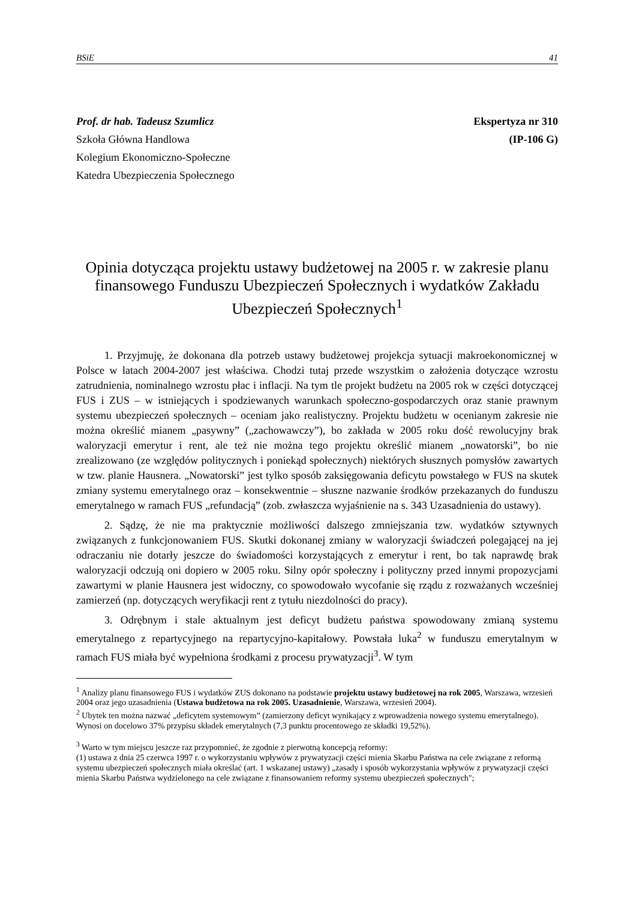BSiE 41
Prof. dr hab. Tadeusz Szumlicz
Szkoła Główna Handlowa
Kolegium Ekonomiczno-Społeczne
Katedra Ubezpieczenia Społecznego
Ekspertyza nr 310
(IP-106 G)
Opinia dotycząca projektu ustawy budżetowej na 2005 r. w zakresie planu finansowego Funduszu Ubezpieczeń Społecznych i wydatków Zakładu Ubezpieczeń Społecznych<sup>1</sup>
1. Przyjmuję, że dokonana dla potrzeb ustawy budżetowej projekcja sytuacji makroekonomicznej w Polsce w latach 2004-2007 jest właściwa. Chodzi tutaj przede wszystkim o założenia dotyczące wzrostu zatrudnienia, nominalnego wzrostu płac i inflacji. Na tym tle projekt budżetu na 2005 rok w części dotyczącej FUS i ZUS – w istniejących i spodziewanych warunkach społeczno-gospodarczych oraz stanie prawnym systemu ubezpieczeń społecznych – oceniam jako realistyczny. Projektu budżetu w ocenianym zakresie nie można określić mianem „pasywny” („zachowawczy”), bo zakłada w 2005 roku dość rewolucyjny brak waloryzacji emerytur i rent, ale też nie można tego projektu określić mianem „nowatorski”, bo nie zrealizowano (ze względów politycznych i poniekąd społecznych) niektórych słusznych pomysłów zawartych w tzw. planie Hausnera. „Nowatorski” jest tylko sposób zaksięgowania deficytu powstałego w FUS na skutek zmiany systemu emerytalnego oraz – konsekwentnie – słuszne nazwanie środków przekazanych do funduszu emerytalnego w ramach FUS „refundacją” (zob. zwłaszcza wyjaśnienie na s. 343 Uzasadnienia do ustawy).
2. Sądzę, że nie ma praktycznie możliwości dalszego zmniejszania tzw. wydatków sztywnych związanych z funkcjonowaniem FUS. Skutki dokonanej zmiany w waloryzacji świadczeń polegającej na jej odraczaniu nie dotarły jeszcze do świadomości korzystających z emerytur i rent, bo tak naprawdę brak waloryzacji odczują oni dopiero w 2005 roku. Silny opór społeczny i polityczny przed innymi propozycjami zawartymi w planie Hausnera jest widoczny, co spowodowało wycofanie się rządu z rozważanych wcześniej zamierzeń (np. dotyczących weryfikacji rent z tytułu niezdolności do pracy).
3. Odrębnym i stale aktualnym jest deficyt budżetu państwa spowodowany zmianą systemu emerytalnego z repartycyjnego na repartycyjno-kapitałowy. Powstała luka<sup>2</sup> w funduszu emerytalnym w ramach FUS miała być wypełniona środkami z procesu prywatyzacji<sup>3</sup>. W tym
<sup>1</sup> Analizy planu finansowego FUS i wydatków ZUS dokonano na podstawie projektu ustawy budżetowej na rok 2005, Warszawa, wrzesień 2004 oraz jego uzasadnienia (Ustawa budżetowa na rok 2005. Uzasadnienie, Warszawa, wrzesień 2004).
<sup>2</sup> Ubytek ten można nazwać „deficytem systemowym” (zamierzony deficyt wynikający z wprowadzenia nowego systemu emerytalnego). Wynosi on docelowo 37% przypisu składek emerytalnych (7,3 punktu procentowego ze składki 19,52%).
<sup>3</sup> Warto w tym miejscu jeszcze raz przypomnieć, że zgodnie z pierwotną koncepcją reformy:
(1) ustawa z dnia 25 czerwca 1997 r. o wykorzystaniu wpływów z prywatyzacji części mienia Skarbu Państwa na cele związane z reformą systemu ubezpieczeń społecznych miała określać (art. 1 wskazanej ustawy) „zasady i sposób wykorzystania wpływów z prywatyzacji części mienia Skarbu Państwa wydzielonego na cele związane z finansowaniem reformy systemu ubezpieczeń społecznych";